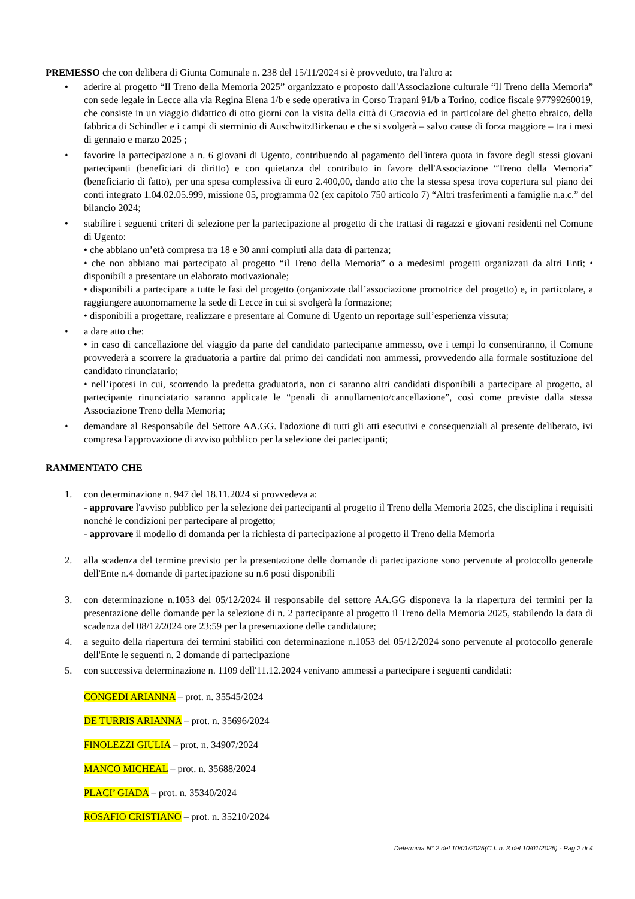PREMESSO che con delibera di Giunta Comunale n. 238 del 15/11/2024 si è provveduto, tra l'altro a:
• aderire al progetto “Il Treno della Memoria 2025” organizzato e proposto dall'Associazione culturale “Il Treno della Memoria” con sede legale in Lecce alla via Regina Elena 1/b e sede operativa in Corso Trapani 91/b a Torino, codice fiscale 97799260019, che consiste in un viaggio didattico di otto giorni con la visita della città di Cracovia ed in particolare del ghetto ebraico, della fabbrica di Schindler e i campi di sterminio di AuschwitzBirkenau e che si svolgerà – salvo cause di forza maggiore – tra i mesi di gennaio e marzo 2025 ;
• favorire la partecipazione a n. 6 giovani di Ugento, contribuendo al pagamento dell'intera quota in favore degli stessi giovani partecipanti (beneficiari di diritto) e con quietanza del contributo in favore dell'Associazione “Treno della Memoria” (beneficiario di fatto), per una spesa complessiva di euro 2.400,00, dando atto che la stessa spesa trova copertura sul piano dei conti integrato 1.04.02.05.999, missione 05, programma 02 (ex capitolo 750 articolo 7) “Altri trasferimenti a famiglie n.a.c.” del bilancio 2024;
• stabilire i seguenti criteri di selezione per la partecipazione al progetto di che trattasi di ragazzi e giovani residenti nel Comune di Ugento:
• che abbiano un’età compresa tra 18 e 30 anni compiuti alla data di partenza;
• che non abbiano mai partecipato al progetto “il Treno della Memoria” o a medesimi progetti organizzati da altri Enti; • disponibili a presentare un elaborato motivazionale;
• disponibili a partecipare a tutte le fasi del progetto (organizzate dall’associazione promotrice del progetto) e, in particolare, a raggiungere autonomamente la sede di Lecce in cui si svolgerà la formazione;
• disponibili a progettare, realizzare e presentare al Comune di Ugento un reportage sull’esperienza vissuta;
• a dare atto che:
• in caso di cancellazione del viaggio da parte del candidato partecipante ammesso, ove i tempi lo consentiranno, il Comune provvederà a scorrere la graduatoria a partire dal primo dei candidati non ammessi, provvedendo alla formale sostituzione del candidato rinunciatario;
• nell’ipotesi in cui, scorrendo la predetta graduatoria, non ci saranno altri candidati disponibili a partecipare al progetto, al partecipante rinunciatario saranno applicate le “penali di annullamento/cancellazione”, così come previste dalla stessa Associazione Treno della Memoria;
• demandare al Responsabile del Settore AA.GG. l'adozione di tutti gli atti esecutivi e consequenziali al presente deliberato, ivi compresa l'approvazione di avviso pubblico per la selezione dei partecipanti;
RAMMENTATO CHE
1. con determinazione n. 947 del 18.11.2024 si provvedeva a:
- approvare l'avviso pubblico per la selezione dei partecipanti al progetto il Treno della Memoria 2025, che disciplina i requisiti nonché le condizioni per partecipare al progetto;
- approvare il modello di domanda per la richiesta di partecipazione al progetto il Treno della Memoria
2. alla scadenza del termine previsto per la presentazione delle domande di partecipazione sono pervenute al protocollo generale dell'Ente n.4 domande di partecipazione su n.6 posti disponibili
3. con determinazione n.1053 del 05/12/2024 il responsabile del settore AA.GG disponeva la la riapertura dei termini per la presentazione delle domande per la selezione di n. 2 partecipante al progetto il Treno della Memoria 2025, stabilendo la data di scadenza del 08/12/2024 ore 23:59 per la presentazione delle candidature;
4. a seguito della riapertura dei termini stabiliti con determinazione n.1053 del 05/12/2024 sono pervenute al protocollo generale dell'Ente le seguenti n. 2 domande di partecipazione
5. con successiva determinazione n. 1109 dell'11.12.2024 venivano ammessi a partecipare i seguenti candidati:
CONGEDI ARIANNA – prot. n. 35545/2024
DE TURRIS ARIANNA – prot. n. 35696/2024
FINOLEZZI GIULIA – prot. n. 34907/2024
MANCO MICHEAL – prot. n. 35688/2024
PLACI’ GIADA – prot. n. 35340/2024
ROSAFIO CRISTIANO – prot. n. 35210/2024
Determina N° 2 del 10/01/2025(C.I. n. 3 del 10/01/2025) - Pag 2 di 4